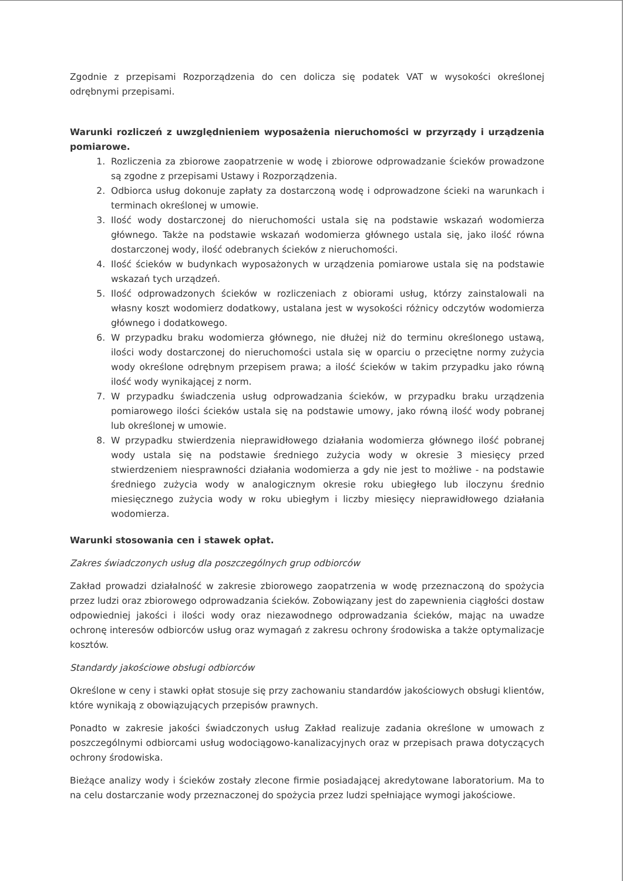Zgodnie z przepisami Rozporządzenia do cen dolicza się podatek VAT w wysokości określonej odrębnymi przepisami.
Warunki rozliczeń z uwzględnieniem wyposażenia nieruchomości w przyrządy i urządzenia pomiarowe.
1. Rozliczenia za zbiorowe zaopatrzenie w wodę i zbiorowe odprowadzanie ścieków prowadzone są zgodne z przepisami Ustawy i Rozporządzenia.
2. Odbiorca usług dokonuje zapłaty za dostarczoną wodę i odprowadzone ścieki na warunkach i terminach określonej w umowie.
3. Ilość wody dostarczonej do nieruchomości ustala się na podstawie wskazań wodomierza głównego. Także na podstawie wskazań wodomierza głównego ustala się, jako ilość równa dostarczonej wody, ilość odebranych ścieków z nieruchomości.
4. Ilość ścieków w budynkach wyposażonych w urządzenia pomiarowe ustala się na podstawie wskazań tych urządzeń.
5. Ilość odprowadzonych ścieków w rozliczeniach z obiorami usług, którzy zainstalowali na własny koszt wodomierz dodatkowy, ustalana jest w wysokości różnicy odczytów wodomierza głównego i dodatkowego.
6. W przypadku braku wodomierza głównego, nie dłużej niż do terminu określonego ustawą, ilości wody dostarczonej do nieruchomości ustala się w oparciu o przeciętne normy zużycia wody określone odrębnym przepisem prawa; a ilość ścieków w takim przypadku jako równą ilość wody wynikającej z norm.
7. W przypadku świadczenia usług odprowadzania ścieków, w przypadku braku urządzenia pomiarowego ilości ścieków ustala się na podstawie umowy, jako równą ilość wody pobranej lub określonej w umowie.
8. W przypadku stwierdzenia nieprawidłowego działania wodomierza głównego ilość pobranej wody ustala się na podstawie średniego zużycia wody w okresie 3 miesięcy przed stwierdzeniem niesprawności działania wodomierza a gdy nie jest to możliwe - na podstawie średniego zużycia wody w analogicznym okresie roku ubiegłego lub iloczynu średnio miesięcznego zużycia wody w roku ubiegłym i liczby miesięcy nieprawidłowego działania wodomierza.
Warunki stosowania cen i stawek opłat.
Zakres świadczonych usług dla poszczególnych grup odbiorców
Zakład prowadzi działalność w zakresie zbiorowego zaopatrzenia w wodę przeznaczoną do spożycia przez ludzi oraz zbiorowego odprowadzania ścieków. Zobowiązany jest do zapewnienia ciągłości dostaw odpowiedniej jakości i ilości wody oraz niezawodnego odprowadzania ścieków, mając na uwadze ochronę interesów odbiorców usług oraz wymagań z zakresu ochrony środowiska a także optymalizacje kosztów.
Standardy jakościowe obsługi odbiorców
Określone w ceny i stawki opłat stosuje się przy zachowaniu standardów jakościowych obsługi klientów, które wynikają z obowiązujących przepisów prawnych.
Ponadto w zakresie jakości świadczonych usług Zakład realizuje zadania określone w umowach z poszczególnymi odbiorcami usług wodociągowo-kanalizacyjnych oraz w przepisach prawa dotyczących ochrony środowiska.
Bieżące analizy wody i ścieków zostały zlecone firmie posiadającej akredytowane laboratorium. Ma to na celu dostarczanie wody przeznaczonej do spożycia przez ludzi spełniające wymogi jakościowe.